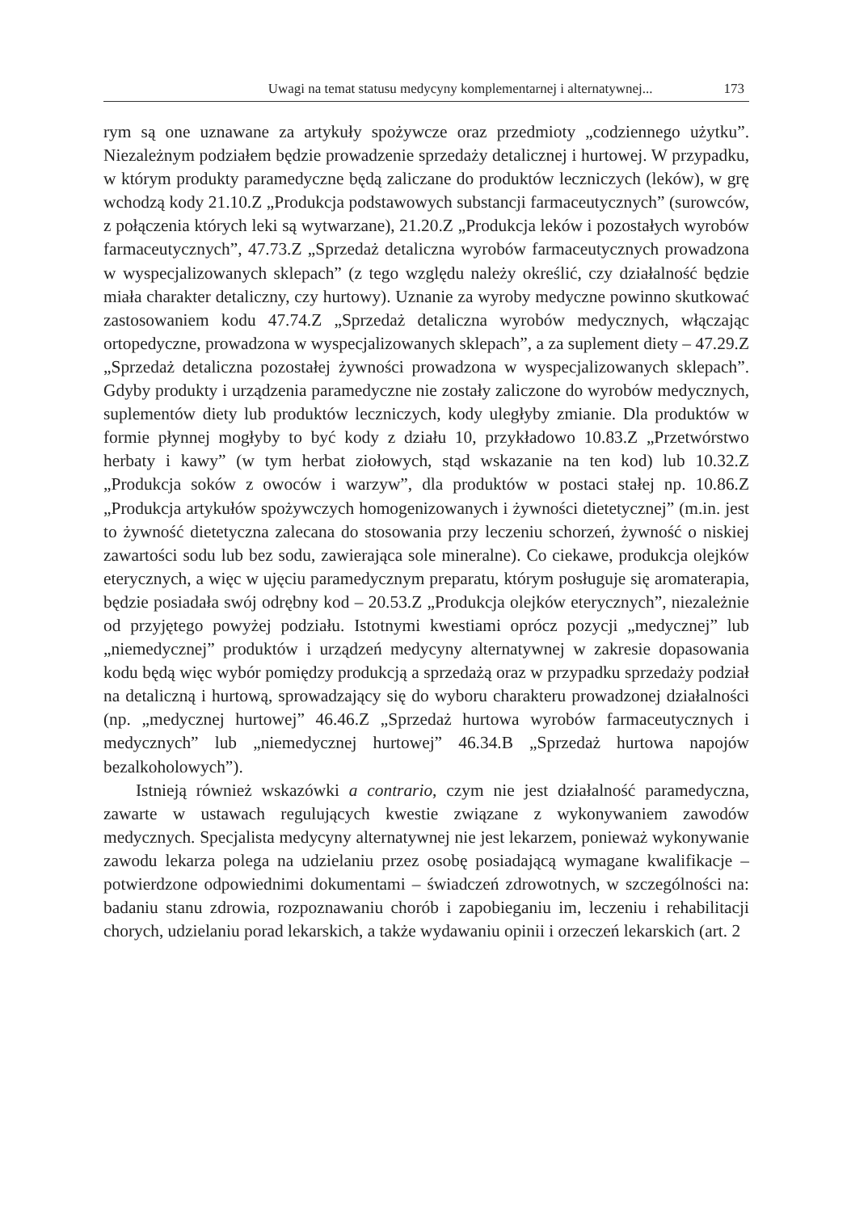Uwagi na temat statusu medycyny komplementarnej i alternatywnej... 173
rym są one uznawane za artykuły spożywcze oraz przedmioty „codziennego użytku”. Niezależnym podziałem będzie prowadzenie sprzedaży detalicznej i hurtowej. W przypadku, w którym produkty paramedyczne będą zaliczane do produktów leczniczych (leków), w grę wchodzą kody 21.10.Z „Produkcja podstawowych substancji farmaceutycznych” (surowców, z połączenia których leki są wytwarzane), 21.20.Z „Produkcja leków i pozostałych wyrobów farma­ceutycznych”, 47.73.Z „Sprzedaż detaliczna wyrobów farmaceutycznych prowa­dzona w wyspecjalizowanych sklepach” (z tego względu należy określić, czy działalność będzie miała charakter detaliczny, czy hurtowy). Uznanie za wyroby medyczne powinno skutkować zastosowaniem kodu 47.74.Z „Sprzedaż deta­liczna wyrobów medycznych, włączając ortopedyczne, prowadzona w wyspe­cjalizowanych sklepach”, a za suplement diety – 47.29.Z „Sprzedaż detaliczna pozostałej żywności prowadzona w wyspecjalizowanych sklepach”. Gdyby pro­dukty i urządzenia paramedyczne nie zostały zaliczone do wyrobów medycz­nych, suplementów diety lub produktów leczniczych, kody uległyby zmianie. Dla produktów w formie płynnej mogłyby to być kody z działu 10, przykła­dowo 10.83.Z „Przetwórstwo herbaty i kawy” (w tym herbat ziołowych, stąd wskazanie na ten kod) lub 10.32.Z „Produkcja soków z owoców i warzyw”, dla produktów w postaci stałej np. 10.86.Z „Produkcja artykułów spożywczych homogenizowanych i żywności dietetycznej” (m.in. jest to żywność dietetyczna zalecana do stosowania przy leczeniu schorzeń, żywność o niskiej zawartości sodu lub bez sodu, zawierająca sole mineralne). Co ciekawe, produkcja olejków eterycznych, a więc w ujęciu paramedycznym preparatu, którym posługuje się aromaterapia, będzie posiadała swój odrębny kod – 20.53.Z „Produkcja olejków eterycznych”, niezależnie od przyjętego powyżej podziału. Istotnymi kwestiami oprócz pozycji „medycznej” lub „niemedycznej” produktów i urządzeń me­dycyny alternatywnej w zakresie dopasowania kodu będą więc wybór pomię­dzy produkcją a sprzedażą oraz w przypadku sprzedaży podział na detaliczną i hurtową, sprowadzający się do wyboru charakteru prowadzonej działalności (np. „medycznej hurtowej” 46.46.Z „Sprzedaż hurtowa wyrobów farmaceutycz­nych i medycznych” lub „niemedycznej hurtowej” 46.34.B „Sprzedaż hurtowa napojów bezalkoholowych”).
Istnieją również wskazówki a contrario, czym nie jest działalność parame­dyczna, zawarte w ustawach regulujących kwestie związane z wykonywaniem zawodów medycznych. Specjalista medycyny alternatywnej nie jest lekarzem, ponieważ wykonywanie zawodu lekarza polega na udzielaniu przez osobę posiadającą wymagane kwalifikacje – potwierdzone odpowiednimi dokumen­tami – świadczeń zdrowotnych, w szczególności na: badaniu stanu zdrowia, rozpoznawaniu chorób i zapobieganiu im, leczeniu i rehabilitacji chorych, udzie­laniu porad lekarskich, a także wydawaniu opinii i orzeczeń lekarskich (art. 2